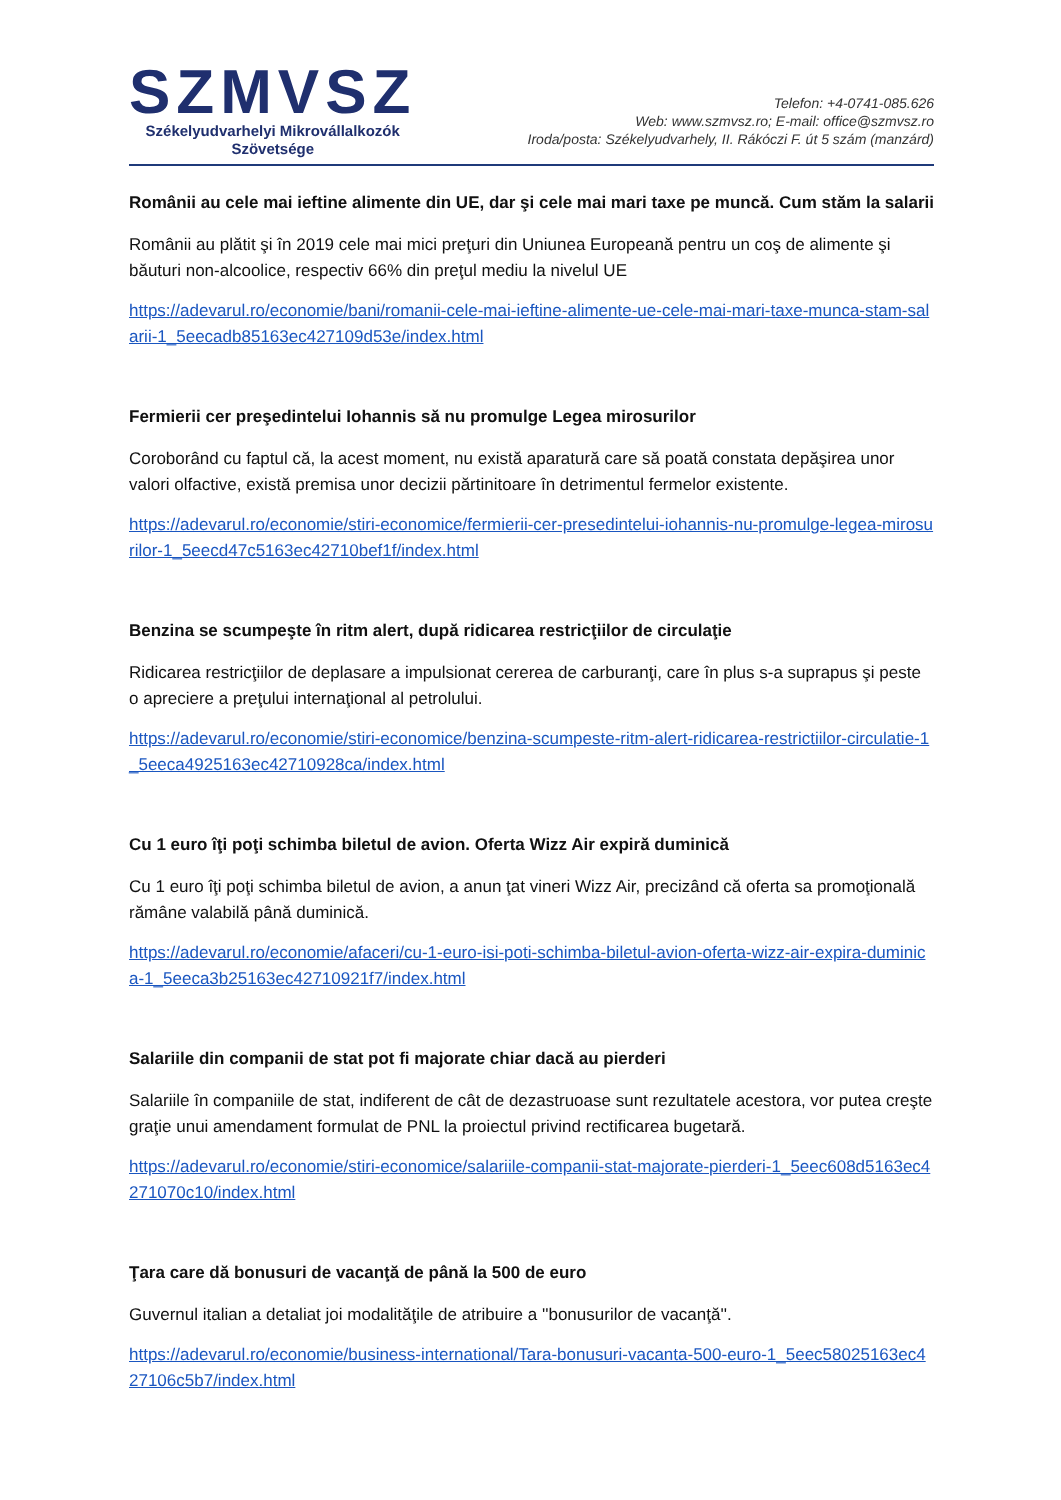SZMVSZ
Székelyudvarhelyi Mikrovállalkozók
Szövetsége
Telefon: +4-0741-085.626
Web: www.szmvsz.ro; E-mail: office@szmvsz.ro
Iroda/posta: Székelyudvarhely, II. Rákóczi F. út 5 szám (manzárd)
Românii au cele mai ieftine alimente din UE, dar şi cele mai mari taxe pe muncă. Cum stăm la salarii
Românii au plătit şi în 2019 cele mai mici preţuri din Uniunea Europeană pentru un coş de alimente şi băuturi non-alcoolice, respectiv 66% din preţul mediu la nivelul UE
https://adevarul.ro/economie/bani/romanii-cele-mai-ieftine-alimente-ue-cele-mai-mari-taxe-munca-stam-salarii-1_5eecadb85163ec427109d53e/index.html
Fermierii cer preşedintelui Iohannis să nu promulge Legea mirosurilor
Coroborând cu faptul că, la acest moment, nu există aparatură care să poată constata depăşirea unor valori olfactive, există premisa unor decizii părtinitoare în detrimentul fermelor existente.
https://adevarul.ro/economie/stiri-economice/fermierii-cer-presedintelui-iohannis-nu-promulge-legea-mirosurilor-1_5eecd47c5163ec42710bef1f/index.html
Benzina se scumpeşte în ritm alert, după ridicarea restricţiilor de circulaţie
Ridicarea restricţiilor de deplasare a impulsionat cererea de carburanţi, care în plus s-a suprapus şi peste o apreciere a preţului internaţional al petrolului.
https://adevarul.ro/economie/stiri-economice/benzina-scumpeste-ritm-alert-ridicarea-restrictiilor-circulatie-1_5eeca4925163ec42710928ca/index.html
Cu 1 euro îţi poţi schimba biletul de avion. Oferta Wizz Air expiră duminică
Cu 1 euro îţi poţi schimba biletul de avion, a anun ţat vineri Wizz Air, precizând că oferta sa promoţională rămâne valabilă până duminică.
https://adevarul.ro/economie/afaceri/cu-1-euro-isi-poti-schimba-biletul-avion-oferta-wizz-air-expira-duminica-1_5eeca3b25163ec42710921f7/index.html
Salariile din companii de stat pot fi majorate chiar dacă au pierderi
Salariile în companiile de stat, indiferent de cât de dezastruoase sunt rezultatele acestora, vor putea creşte graţie unui amendament formulat de PNL la proiectul privind rectificarea bugetară.
https://adevarul.ro/economie/stiri-economice/salariile-companii-stat-majorate-pierderi-1_5eec608d5163ec4271070c10/index.html
Ţara care dă bonusuri de vacanţă de până la 500 de euro
Guvernul italian a detaliat joi modalităţile de atribuire a ''bonusurilor de vacanţă''.
https://adevarul.ro/economie/business-international/Tara-bonusuri-vacanta-500-euro-1_5eec58025163ec427106c5b7/index.html